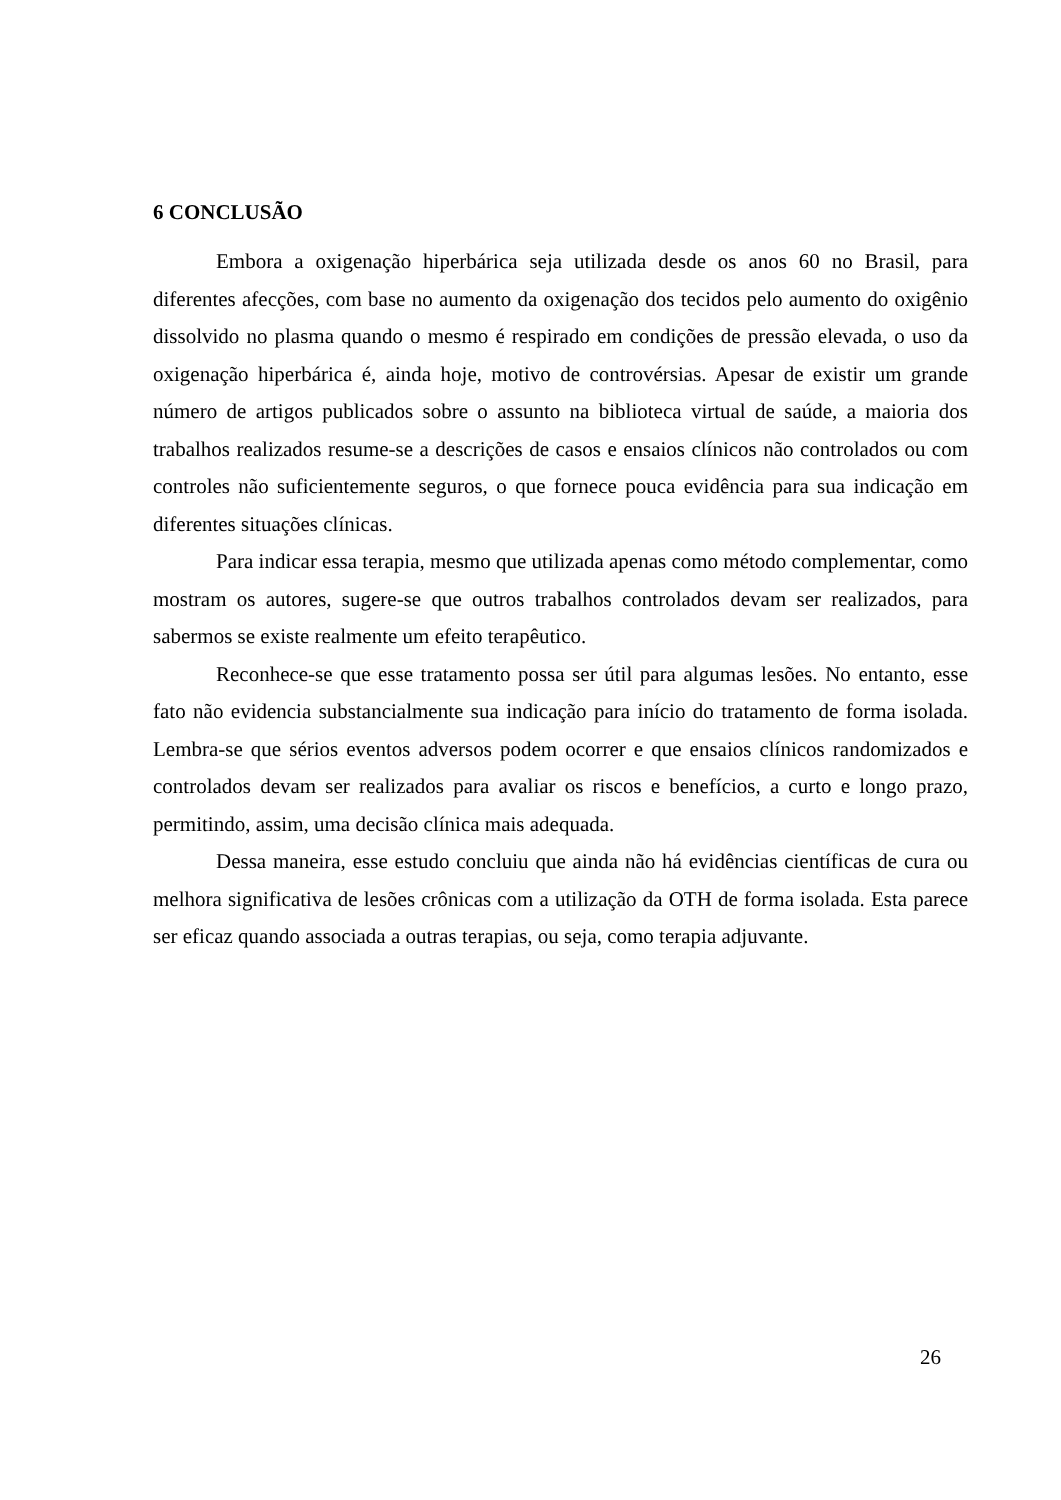6 CONCLUSÃO
Embora a oxigenação hiperbárica seja utilizada desde os anos 60 no Brasil, para diferentes afecções, com base no aumento da oxigenação dos tecidos pelo aumento do oxigênio dissolvido no plasma quando o mesmo é respirado em condições de pressão elevada, o uso da oxigenação hiperbárica é, ainda hoje, motivo de controvérsias. Apesar de existir um grande número de artigos publicados sobre o assunto na biblioteca virtual de saúde, a maioria dos trabalhos realizados resume-se a descrições de casos e ensaios clínicos não controlados ou com controles não suficientemente seguros, o que fornece pouca evidência para sua indicação em diferentes situações clínicas.
Para indicar essa terapia, mesmo que utilizada apenas como método complementar, como mostram os autores, sugere-se que outros trabalhos controlados devam ser realizados, para sabermos se existe realmente um efeito terapêutico.
Reconhece-se que esse tratamento possa ser útil para algumas lesões. No entanto, esse fato não evidencia substancialmente sua indicação para início do tratamento de forma isolada. Lembra-se que sérios eventos adversos podem ocorrer e que ensaios clínicos randomizados e controlados devam ser realizados para avaliar os riscos e benefícios, a curto e longo prazo, permitindo, assim, uma decisão clínica mais adequada.
Dessa maneira, esse estudo concluiu que ainda não há evidências científicas de cura ou melhora significativa de lesões crônicas com a utilização da OTH de forma isolada. Esta parece ser eficaz quando associada a outras terapias, ou seja, como terapia adjuvante.
26